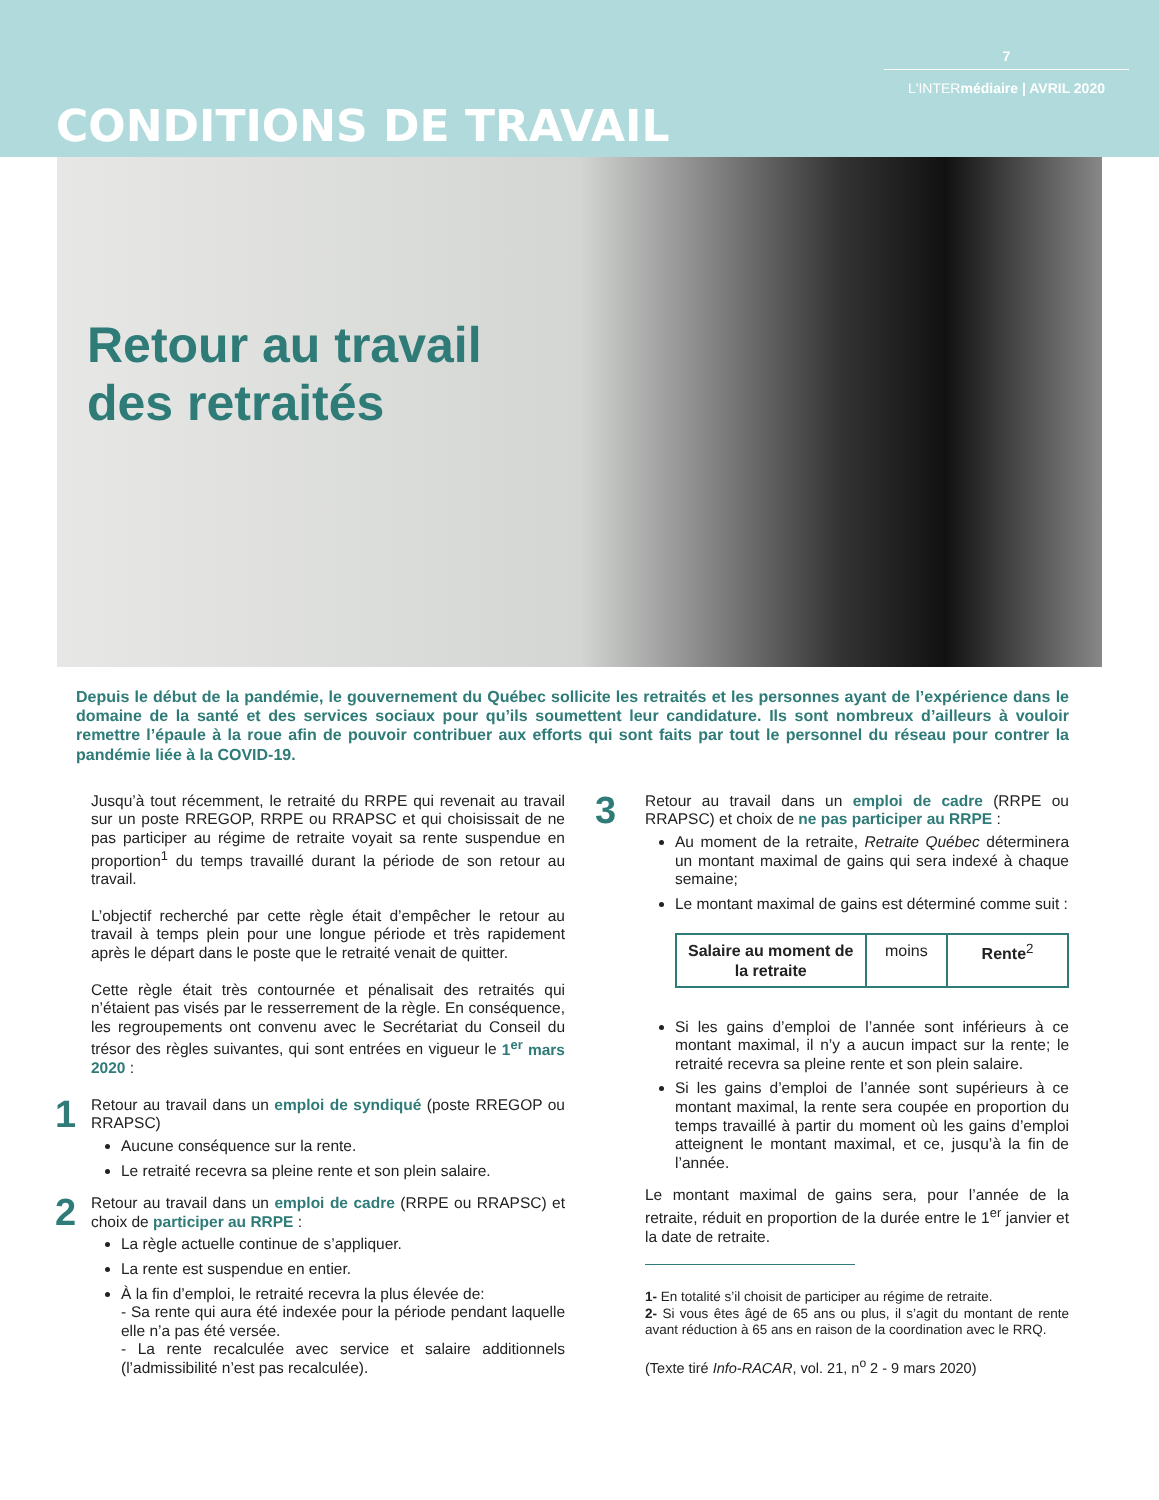7
L'INTERmédiaire | AVRIL 2020
CONDITIONS DE TRAVAIL
Retour au travail
des retraités
Depuis le début de la pandémie, le gouvernement du Québec sollicite les retraités et les personnes ayant de l’expérience dans le domaine de la santé et des services sociaux pour qu’ils soumettent leur candidature. Ils sont nombreux d’ailleurs à vouloir remettre l’épaule à la roue afin de pouvoir contribuer aux efforts qui sont faits par tout le personnel du réseau pour contrer la pandémie liée à la COVID-19.
Jusqu’à tout récemment, le retraité du RRPE qui revenait au travail sur un poste RREGOP, RRPE ou RRAPSC et qui choisissait de ne pas participer au régime de retraite voyait sa rente suspendue en proportion<sup>1</sup> du temps travaillé durant la période de son retour au travail.
L’objectif recherché par cette règle était d’empêcher le retour au travail à temps plein pour une longue période et très rapidement après le départ dans le poste que le retraité venait de quitter.
Cette règle était très contournée et pénalisait des retraités qui n’étaient pas visés par le resserrement de la règle. En conséquence, les regroupements ont convenu avec le Secrétariat du Conseil du trésor des règles suivantes, qui sont entrées en vigueur le 1<sup>er</sup> mars 2020 :
1
Retour au travail dans un emploi de syndiqué (poste RREGOP ou RRAPSC)
Aucune conséquence sur la rente.
Le retraité recevra sa pleine rente et son plein salaire.
2
Retour au travail dans un emploi de cadre (RRPE ou RRAPSC) et choix de participer au RRPE :
La règle actuelle continue de s’appliquer.
La rente est suspendue en entier.
À la fin d’emploi, le retraité recevra la plus élevée de:
- Sa rente qui aura été indexée pour la période pendant laquelle elle n’a pas été versée.
- La rente recalculée avec service et salaire additionnels (l’admissibilité n’est pas recalculée).
3
Retour au travail dans un emploi de cadre (RRPE ou RRAPSC) et choix de ne pas participer au RRPE :
Au moment de la retraite, Retraite Québec déterminera un montant maximal de gains qui sera indexé à chaque semaine;
Le montant maximal de gains est déterminé comme suit :
| Salaire au moment de la retraite | moins | Rente<sup>2</sup> |
Si les gains d’emploi de l’année sont inférieurs à ce montant maximal, il n’y a aucun impact sur la rente; le retraité recevra sa pleine rente et son plein salaire.
Si les gains d’emploi de l’année sont supérieurs à ce montant maximal, la rente sera coupée en proportion du temps travaillé à partir du moment où les gains d’emploi atteignent le montant maximal, et ce, jusqu’à la fin de l’année.
Le montant maximal de gains sera, pour l’année de la retraite, réduit en proportion de la durée entre le 1<sup>er</sup> janvier et la date de retraite.
1- En totalité s’il choisit de participer au régime de retraite.
2- Si vous êtes âgé de 65 ans ou plus, il s’agit du montant de rente avant réduction à 65 ans en raison de la coordination avec le RRQ.
(Texte tiré Info-RACAR, vol. 21, n<sup>o</sup> 2 - 9 mars 2020)